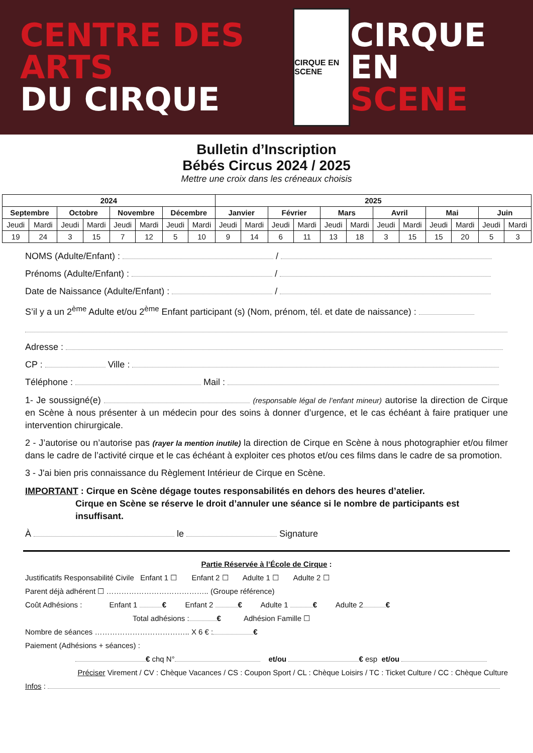CENTRE DES ARTS
DU CIRQUE
CIRQUE EN SCENE
CIRQUE EN
SCENE
Bulletin d’Inscription
Bébés Circus 2024 / 2025
Mettre une croix dans les créneaux choisis
| 2024 | | | | | | | | 2025 | | | | | | | | | | | |
| --- | --- | --- | --- | --- | --- | --- | --- | --- | --- | --- | --- | --- | --- | --- | --- | --- | --- | --- | --- |
| Septembre | | Octobre | | Novembre | | Décembre | | Janvier | | Février | | Mars | | Avril | | Mai | | Juin | |
| Jeudi | Mardi | Jeudi | Mardi | Jeudi | Mardi | Jeudi | Mardi | Jeudi | Mardi | Jeudi | Mardi | Jeudi | Mardi | Jeudi | Mardi | Jeudi | Mardi | Jeudi | Mardi |
| 19 | 24 | 3 | 15 | 7 | 12 | 5 | 10 | 9 | 14 | 6 | 11 | 13 | 18 | 3 | 15 | 15 | 20 | 5 | 3 |
NOMS (Adulte/Enfant) : /
Prénoms (Adulte/Enfant) : /
Date de Naissance (Adulte/Enfant) : /
S’il y a un 2<sup>ème</sup> Adulte et/ou 2<sup>ème</sup> Enfant participant (s) (Nom, prénom, tél. et date de naissance) :
Adresse :
CP : Ville :
Téléphone : Mail :
1- Je soussigné(e) (responsable légal de l’enfant mineur) autorise la direction de Cirque en Scène à nous présenter à un médecin pour des soins à donner d’urgence, et le cas échéant à faire pratiquer une intervention chirurgicale.
2 - J’autorise ou n’autorise pas (rayer la mention inutile) la direction de Cirque en Scène à nous photographier et/ou filmer dans le cadre de l’activité cirque et le cas échéant à exploiter ces photos et/ou ces films dans le cadre de sa promotion.
3 - J'ai bien pris connaissance du Règlement Intérieur de Cirque en Scène.
IMPORTANT : Cirque en Scène dégage toutes responsabilités en dehors des heures d’atelier.
Cirque en Scène se réserve le droit d’annuler une séance si le nombre de participants est insuffisant.
À le Signature
Partie Réservée à l’École de Cirque :
Justificatifs Responsabilité Civile Enfant 1 ☐ Enfant 2 ☐ Adulte 1 ☐ Adulte 2 ☐
Parent déjà adhérent ☐ ………………………………….. (Groupe référence)
Coût Adhésions : Enfant 1 € Enfant 2 € Adulte 1 € Adulte 2 €
Total adhésions : € Adhésion Famille ☐
Nombre de séances ……………………………….. X 6 € : €
Paiement (Adhésions + séances) :
€ chq N° et/ou € esp et/ou
Préciser Virement / CV : Chèque Vacances / CS : Coupon Sport / CL : Chèque Loisirs / TC : Ticket Culture / CC : Chèque Culture
Infos :